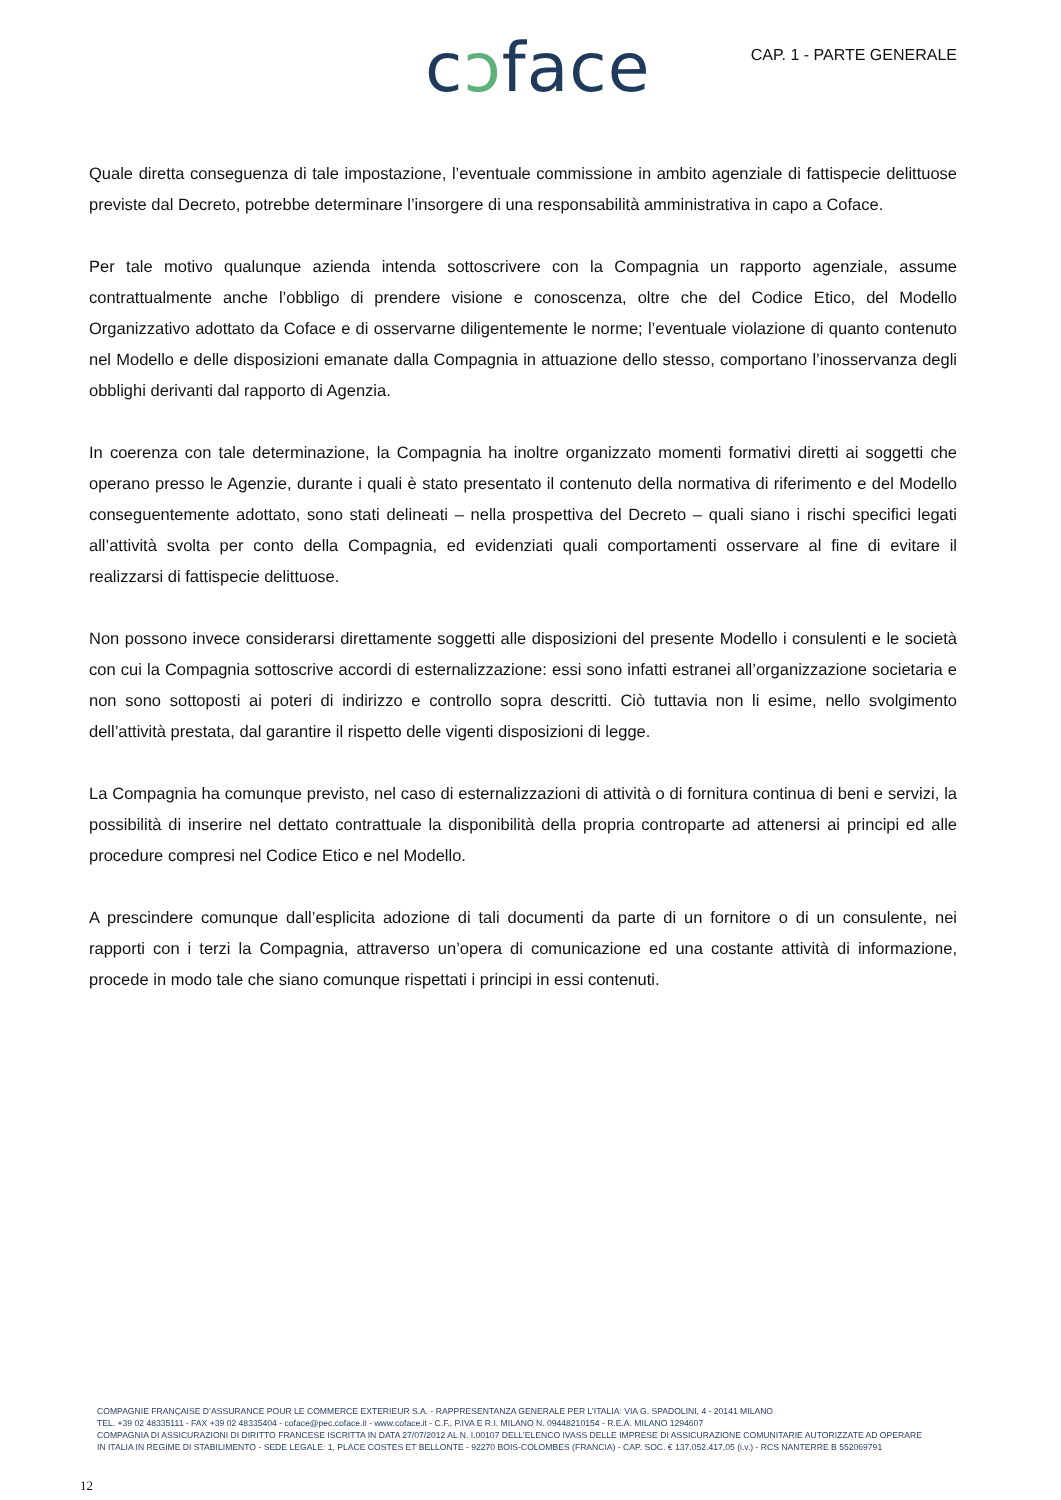cɔface CAP. 1 - PARTE GENERALE
Quale diretta conseguenza di tale impostazione, l’eventuale commissione in ambito agenziale di fattispecie delittuose previste dal Decreto, potrebbe determinare l’insorgere di una responsabilità amministrativa in capo a Coface.
Per tale motivo qualunque azienda intenda sottoscrivere con la Compagnia un rapporto agenziale, assume contrattualmente anche l’obbligo di prendere visione e conoscenza, oltre che del Codice Etico, del Modello Organizzativo adottato da Coface e di osservarne diligentemente le norme; l’eventuale violazione di quanto contenuto nel Modello e delle disposizioni emanate dalla Compagnia in attuazione dello stesso, comportano l’inosservanza degli obblighi derivanti dal rapporto di Agenzia.
In coerenza con tale determinazione, la Compagnia ha inoltre organizzato momenti formativi diretti ai soggetti che operano presso le Agenzie, durante i quali è stato presentato il contenuto della normativa di riferimento e del Modello conseguentemente adottato, sono stati delineati – nella prospettiva del Decreto – quali siano i rischi specifici legati all’attività svolta per conto della Compagnia, ed evidenziati quali comportamenti osservare al fine di evitare il realizzarsi di fattispecie delittuose.
Non possono invece considerarsi direttamente soggetti alle disposizioni del presente Modello i consulenti e le società con cui la Compagnia sottoscrive accordi di esternalizzazione: essi sono infatti estranei all’organizzazione societaria e non sono sottoposti ai poteri di indirizzo e controllo sopra descritti. Ciò tuttavia non li esime, nello svolgimento dell’attività prestata, dal garantire il rispetto delle vigenti disposizioni di legge.
La Compagnia ha comunque previsto, nel caso di esternalizzazioni di attività o di fornitura continua di beni e servizi, la possibilità di inserire nel dettato contrattuale la disponibilità della propria controparte ad attenersi ai principi ed alle procedure compresi nel Codice Etico e nel Modello.
A prescindere comunque dall’esplicita adozione di tali documenti da parte di un fornitore o di un consulente, nei rapporti con i terzi la Compagnia, attraverso un’opera di comunicazione ed una costante attività di informazione, procede in modo tale che siano comunque rispettati i principi in essi contenuti.
COMPAGNIE FRANÇAISE D’ASSURANCE POUR LE COMMERCE EXTERIEUR S.A. - RAPPRESENTANZA GENERALE PER L’ITALIA: VIA G. SPADOLINI, 4 - 20141 MILANO
TEL. +39 02 48335111 - FAX +39 02 48335404 - coface@pec.coface.it - www.coface.it - C.F., P.IVA E R.I. MILANO N. 09448210154 - R.E.A. MILANO 1294607
COMPAGNIA DI ASSICURAZIONI DI DIRITTO FRANCESE ISCRITTA IN DATA 27/07/2012 AL N. I.00107 DELL’ELENCO IVASS DELLE IMPRESE DI ASSICURAZIONE COMUNITARIE AUTORIZZATE AD OPERARE
IN ITALIA IN REGIME DI STABILIMENTO - SEDE LEGALE: 1, PLACE COSTES ET BELLONTE - 92270 BOIS-COLOMBES (FRANCIA) - CAP. SOC. € 137.052.417,05 (i.v.) - RCS NANTERRE B 552069791
12